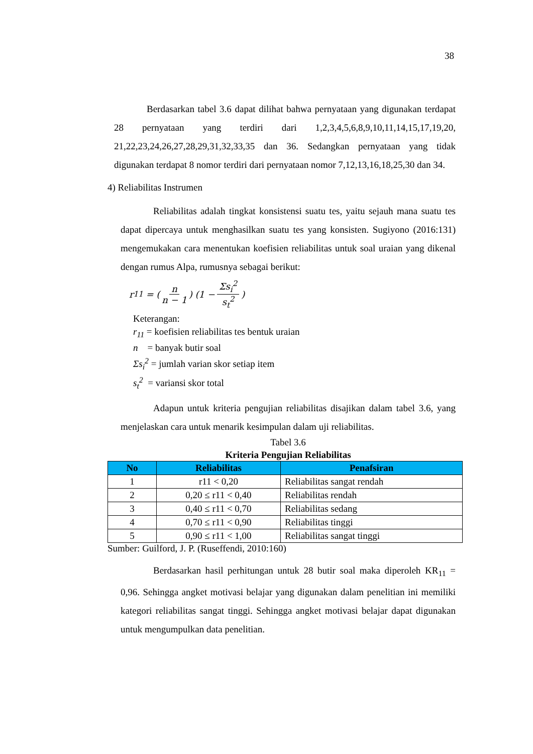38
Berdasarkan tabel 3.6 dapat dilihat bahwa pernyataan yang digunakan terdapat 28 pernyataan yang terdiri dari 1,2,3,4,5,6,8,9,10,11,14,15,17,19,20, 21,22,23,24,26,27,28,29,31,32,33,35 dan 36. Sedangkan pernyataan yang tidak digunakan terdapat 8 nomor terdiri dari pernyataan nomor 7,12,13,16,18,25,30 dan 34.
4) Reliabilitas Instrumen
Reliabilitas adalah tingkat konsistensi suatu tes, yaitu sejauh mana suatu tes dapat dipercaya untuk menghasilkan suatu tes yang konsisten. Sugiyono (2016:131) mengemukakan cara menentukan koefisien reliabilitas untuk soal uraian yang dikenal dengan rumus Alpa, rumusnya sebagai berikut:
r<sub>11</sub> = (n n − 1) (1 − Σs<sub>i</sub><sup>2</sup> s<sub>t</sub><sup>2</sup>)
Keterangan:
r<sub>11</sub> = koefisien reliabilitas tes bentuk uraian
n = banyak butir soal
Σs<sub>i</sub><sup>2</sup> = jumlah varian skor setiap item
s<sub>t</sub><sup>2</sup> = variansi skor total
Adapun untuk kriteria pengujian reliabilitas disajikan dalam tabel 3.6, yang menjelaskan cara untuk menarik kesimpulan dalam uji reliabilitas.
Tabel 3.6
Kriteria Pengujian Reliabilitas
| No | Reliabilitas | Penafsiran |
| --- | --- | --- |
| 1 | r11 < 0,20 | Reliabilitas sangat rendah |
| 2 | 0,20 ≤ r11 < 0,40 | Reliabilitas rendah |
| 3 | 0,40 ≤ r11 < 0,70 | Reliabilitas sedang |
| 4 | 0,70 ≤ r11 < 0,90 | Reliabilitas tinggi |
| 5 | 0,90 ≤ r11 < 1,00 | Reliabilitas sangat tinggi |
Sumber: Guilford, J. P. (Ruseffendi, 2010:160)
Berdasarkan hasil perhitungan untuk 28 butir soal maka diperoleh KR<sub>11</sub> = 0,96. Sehingga angket motivasi belajar yang digunakan dalam penelitian ini memiliki kategori reliabilitas sangat tinggi. Sehingga angket motivasi belajar dapat digunakan untuk mengumpulkan data penelitian.